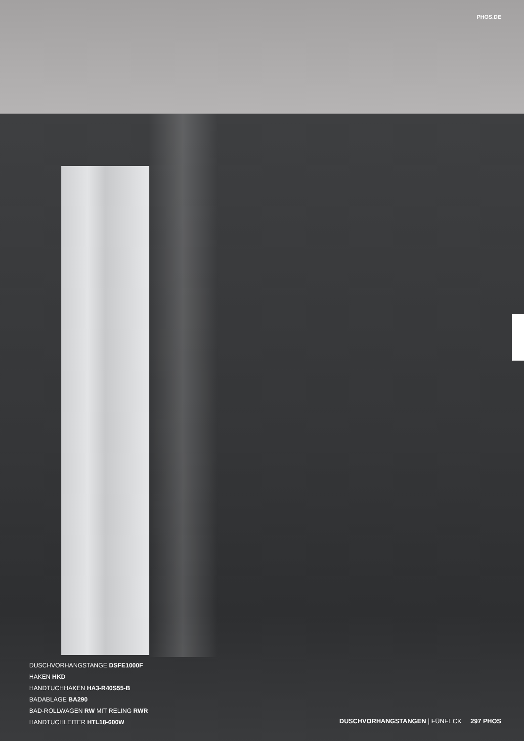PHOS.DE
DUSCHVORHANGSTANGE DSFE1000F
HAKEN HKD
HANDTUCHHAKEN HA3-R40S55-B
BADABLAGE BA290
BAD-ROLLWAGEN RW MIT RELING RWR
HANDTUCHLEITER HTL18-600W
DUSCHVORHANGSTANGEN | FÜNFECK 297 PHOS